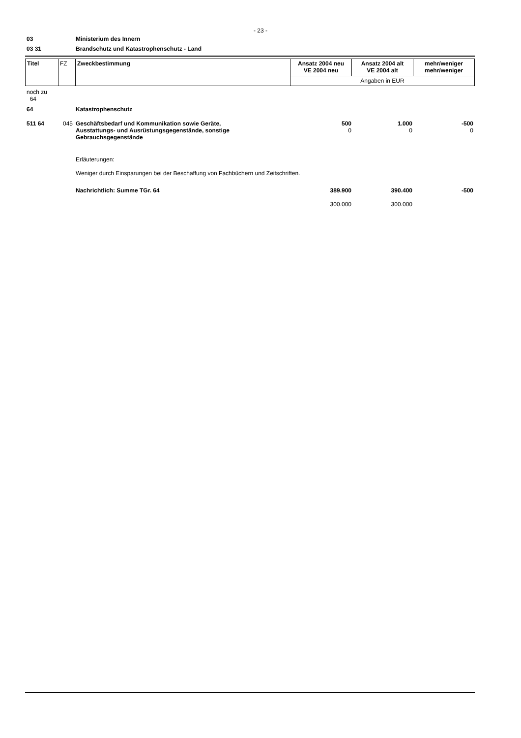- 23 -
03 Ministerium des Innern
03 31 Brandschutz und Katastrophenschutz - Land
| Titel | FZ | Zweckbestimmung | Ansatz 2004 neu VE 2004 neu | Ansatz 2004 alt VE 2004 alt | mehr/weniger mehr/weniger |
| | | | Angaben in EUR | | |
| noch zu 64 | | | | | |
| 64 | | Katastrophenschutz | | | |
| 511 64 | 045 | Geschäftsbedarf und Kommunikation sowie Geräte, Ausstattungs- und Ausrüstungsgegenstände, sonstige Gebrauchsgegenstände | 500 0 | 1.000 0 | -500 0 |
| | | Erläuterungen: Weniger durch Einsparungen bei der Beschaffung von Fachbüchern und Zeitschriften. | | | |
| | | Nachrichtlich: Summe TGr. 64 | 389.900 300.000 | 390.400 300.000 | -500 |